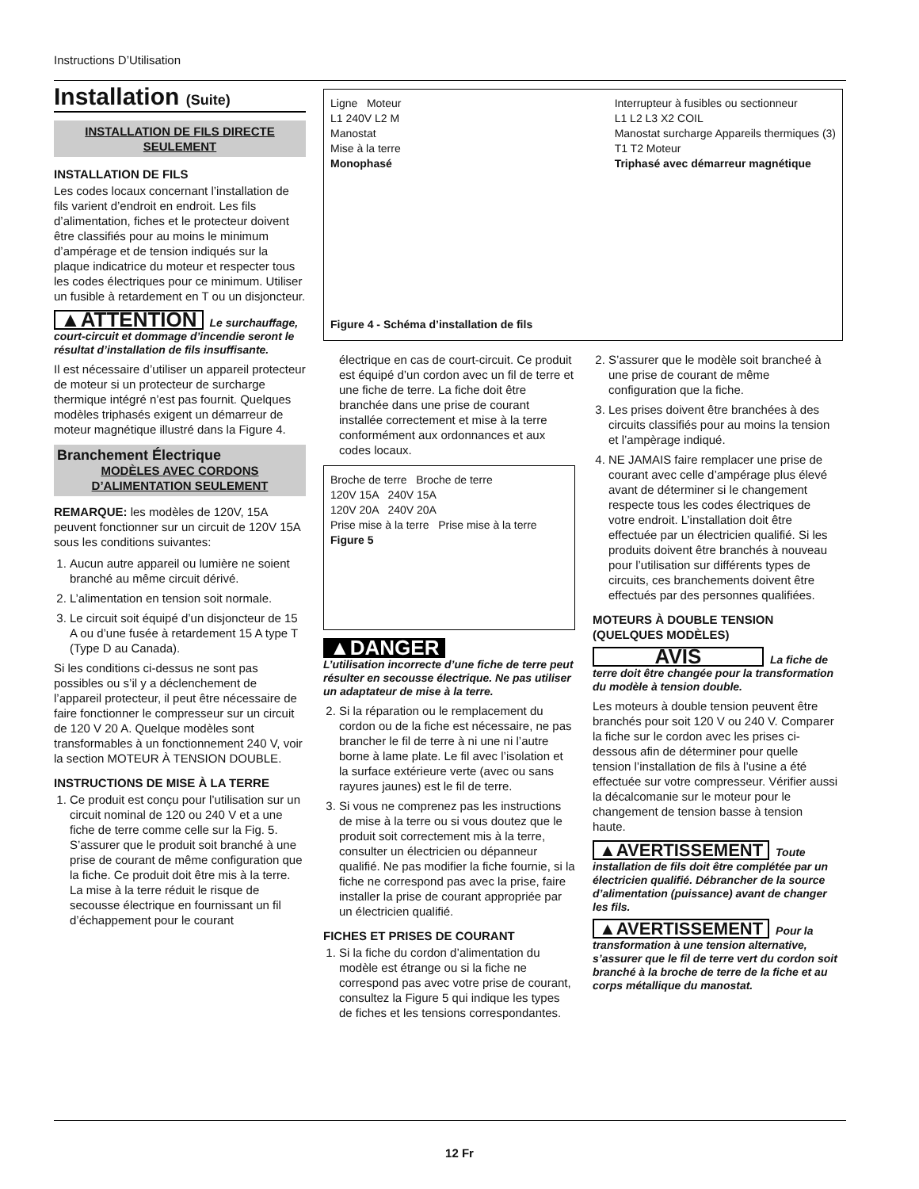Instructions D’Utilisation
Installation (Suite)
INSTALLATION DE FILS DIRECTE SEULEMENT
INSTALLATION DE FILS
Les codes locaux concernant l’installation de fils varient d’endroit en endroit. Les fils d’alimentation, fiches et le protecteur doivent être classifiés pour au moins le minimum d’ampérage et de tension indiqués sur la plaque indicatrice du moteur et respecter tous les codes électriques pour ce minimum. Utiliser un fusible à retardement en T ou un disjoncteur.
▲ATTENTION Le surchauffage, court-circuit et dommage d’incendie seront le résultat d’installation de fils insuffisante.
Il est nécessaire d’utiliser un appareil protecteur de moteur si un protecteur de surcharge thermique intégré n’est pas fournit. Quelques modèles triphasés exigent un démarreur de moteur magnétique illustré dans la Figure 4.
Branchement Électrique
MODÈLES AVEC CORDONS D’ALIMENTATION SEULEMENT
REMARQUE: les modèles de 120V, 15A peuvent fonctionner sur un circuit de 120V 15A sous les conditions suivantes:
1. Aucun autre appareil ou lumière ne soient branché au même circuit dérivé.
2. L’alimentation en tension soit normale.
3. Le circuit soit équipé d’un disjoncteur de 15 A ou d’une fusée à retardement 15 A type T (Type D au Canada).
Si les conditions ci-dessus ne sont pas possibles ou s’il y a déclenchement de l’appareil protecteur, il peut être nécessaire de faire fonctionner le compresseur sur un circuit de 120 V 20 A. Quelque modèles sont transformables à un fonctionnement 240 V, voir la section MOTEUR À TENSION DOUBLE.
INSTRUCTIONS DE MISE À LA TERRE
1. Ce produit est conçu pour l’utilisation sur un circuit nominal de 120 ou 240 V et a une fiche de terre comme celle sur la Fig. 5. S’assurer que le produit soit branché à une prise de courant de même configuration que la fiche. Ce produit doit être mis à la terre. La mise à la terre réduit le risque de secousse électrique en fournissant un fil d’échappement pour le courant
Ligne Moteur
L1 240V L2 M
Manostat
Mise à la terre
Monophasé
Interrupteur à fusibles ou sectionneur
L1 L2 L3 X2 COIL
Manostat surcharge Appareils thermiques (3)
T1 T2 Moteur
Triphasé avec démarreur magnétique
Figure 4 - Schéma d’installation de fils
électrique en cas de court-circuit. Ce produit est équipé d’un cordon avec un fil de terre et une fiche de terre. La fiche doit être branchée dans une prise de courant installée correctement et mise à la terre conformément aux ordonnances et aux codes locaux.
Broche de terre Broche de terre
120V 15A 240V 15A
120V 20A 240V 20A
Prise mise à la terre Prise mise à la terre
Figure 5
▲DANGER
L’utilisation incorrecte d’une fiche de terre peut résulter en secousse électrique. Ne pas utiliser un adaptateur de mise à la terre.
2. Si la réparation ou le remplacement du cordon ou de la fiche est nécessaire, ne pas brancher le fil de terre à ni une ni l’autre borne à lame plate. Le fil avec l’isolation et la surface extérieure verte (avec ou sans rayures jaunes) est le fil de terre.
3. Si vous ne comprenez pas les instructions de mise à la terre ou si vous doutez que le produit soit correctement mis à la terre, consulter un électricien ou dépanneur qualifié. Ne pas modifier la fiche fournie, si la fiche ne correspond pas avec la prise, faire installer la prise de courant appropriée par un électricien qualifié.
FICHES ET PRISES DE COURANT
1. Si la fiche du cordon d’alimentation du modèle est étrange ou si la fiche ne correspond pas avec votre prise de courant, consultez la Figure 5 qui indique les types de fiches et les tensions correspondantes.
2. S’assurer que le modèle soit brancheé à une prise de courant de même configuration que la fiche.
3. Les prises doivent être branchées à des circuits classifiés pour au moins la tension et l’ampèrage indiqué.
4. NE JAMAIS faire remplacer une prise de courant avec celle d’ampérage plus élevé avant de déterminer si le changement respecte tous les codes électriques de votre endroit. L’installation doit être effectuée par un électricien qualifié. Si les produits doivent être branchés à nouveau pour l’utilisation sur différents types de circuits, ces branchements doivent être effectués par des personnes qualifiées.
MOTEURS À DOUBLE TENSION (QUELQUES MODÈLES)
AVIS La fiche de terre doit être changée pour la transformation du modèle à tension double.
Les moteurs à double tension peuvent être branchés pour soit 120 V ou 240 V. Comparer la fiche sur le cordon avec les prises ci-dessous afin de déterminer pour quelle tension l’installation de fils à l’usine a été effectuée sur votre compresseur. Vérifier aussi la décalcomanie sur le moteur pour le changement de tension basse à tension haute.
▲AVERTISSEMENT Toute installation de fils doit être complétée par un électricien qualifié. Débrancher de la source d’alimentation (puissance) avant de changer les fils.
▲AVERTISSEMENT Pour la transformation à une tension alternative, s’assurer que le fil de terre vert du cordon soit branché à la broche de terre de la fiche et au corps métallique du manostat.
12 Fr